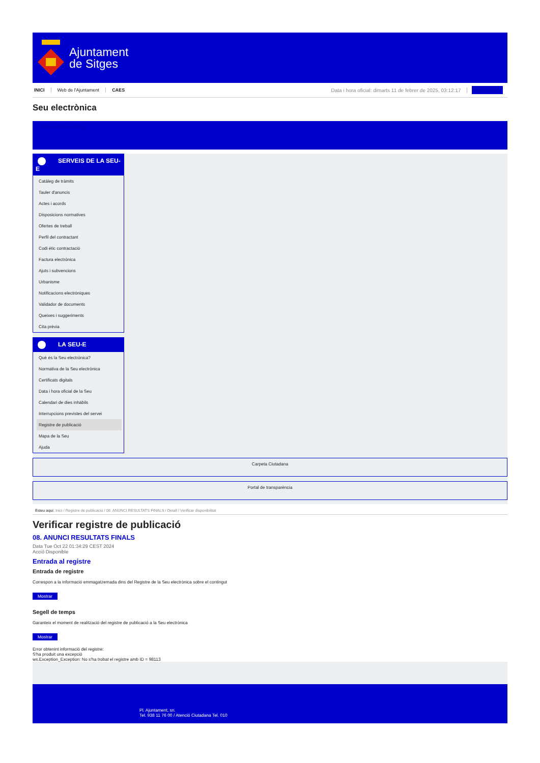Ajuntament
de Sitges
INICI Web de l'Ajuntament CAES Data i hora oficial: dimarts 11 de febrer de 2025, 03:12:17 Sincronitza
Seu electrònica
Obtenir còpia autèntica
SERVEIS DE LA SEU-E
Catàleg de tràmits
Tauler d'anuncis
Actes i acords
Disposicions normatives
Ofertes de treball
Perfil del contractant
Codi ètic contractació
Factura electrònica
Ajuts i subvencions
Urbanisme
Notificacions electròniques
Validador de documents
Queixes i suggeriments
Cita prèvia
LA SEU-E
Què és la Seu electrònica?
Normativa de la Seu electrònica
Certificats digitals
Data i hora oficial de la Seu
Calendari de dies inhàbils
Interrupcions previstes del servei
Registre de publicació
Mapa de la Seu
Ajuda
Carpeta Ciutadana
Portal de transparència
Esteu aquí: Inici / Registre de publicació / 08. ANUNCI RESULTATS FINALS / Detall / Verificar disponibilitat
Verificar registre de publicació
08. ANUNCI RESULTATS FINALS
Data Tue Oct 22 01:34:29 CEST 2024
Acció Disponible
Entrada al registre
Entrada de registre
Correspon a la informació emmagatzemada dins del Registre de la Seu electrònica sobre el contingut
Mostrar
Segell de temps
Garanteix el moment de realització del registre de publicació a la Seu electrònica
Mostrar
Error obtenint informació del registre:
S'ha produit una excepció
ws.Exception_Exception: No s'ha trobat el registre amb ID = 98113
Pl. Ajuntament, sn.
Tel. 938 11 76 00 / Atenció Ciutadana Tel. 010